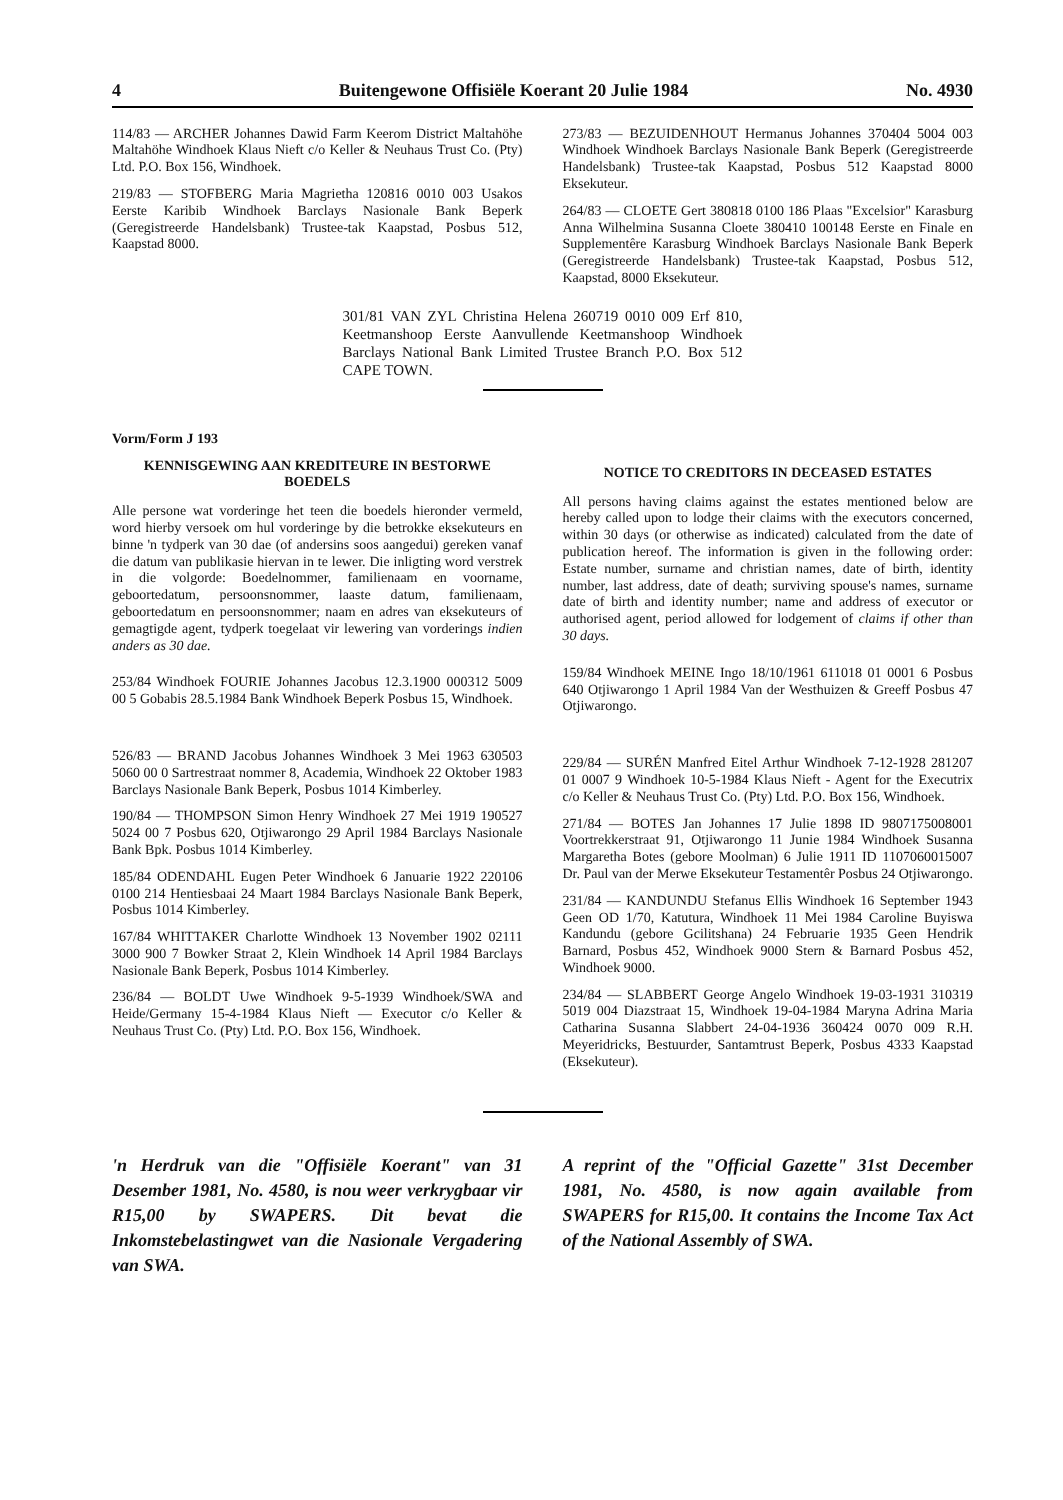4 Buitengewone Offisiële Koerant 20 Julie 1984 No. 4930
114/83 — ARCHER Johannes Dawid Farm Keerom District Maltahöhe Maltahöhe Windhoek Klaus Nieft c/o Keller & Neuhaus Trust Co. (Pty) Ltd. P.O. Box 156, Windhoek.
219/83 — STOFBERG Maria Magrietha 120816 0010 003 Usakos Eerste Karibib Windhoek Barclays Nasionale Bank Beperk (Geregistreerde Handelsbank) Trustee-tak Kaapstad, Posbus 512, Kaapstad 8000.
273/83 — BEZUIDENHOUT Hermanus Johannes 370404 5004 003 Windhoek Windhoek Barclays Nasionale Bank Beperk (Geregistreerde Handelsbank) Trustee-tak Kaapstad, Posbus 512 Kaapstad 8000 Eksekuteur.
264/83 — CLOETE Gert 380818 0100 186 Plaas "Excelsior" Karasburg Anna Wilhelmina Susanna Cloete 380410 100148 Eerste en Finale en Supplementêre Karasburg Windhoek Barclays Nasionale Bank Beperk (Geregistreerde Handelsbank) Trustee-tak Kaapstad, Posbus 512, Kaapstad, 8000 Eksekuteur.
301/81 VAN ZYL Christina Helena 260719 0010 009 Erf 810, Keetmanshoop Eerste Aanvullende Keetmanshoop Windhoek Barclays National Bank Limited Trustee Branch P.O. Box 512 CAPE TOWN.
Vorm/Form J 193
KENNISGEWING AAN KREDITEURE IN BESTORWE BOEDELS
Alle persone wat vorderinge het teen die boedels hieronder vermeld, word hierby versoek om hul vorderinge by die betrokke eksekuteurs en binne 'n tydperk van 30 dae (of andersins soos aangedui) gereken vanaf die datum van publikasie hiervan in te lewer. Die inligting word verstrek in die volgorde: Boedelnommer, familienaam en voorname, geboortedatum, persoonsnommer, laaste datum, familienaam, geboortedatum en persoonsnommer; naam en adres van eksekuteurs of gemagtigde agent, tydperk toegelaat vir lewering van vorderings indien anders as 30 dae.
253/84 Windhoek FOURIE Johannes Jacobus 12.3.1900 000312 5009 00 5 Gobabis 28.5.1984 Bank Windhoek Beperk Posbus 15, Windhoek.
526/83 — BRAND Jacobus Johannes Windhoek 3 Mei 1963 630503 5060 00 0 Sartrestraat nommer 8, Academia, Windhoek 22 Oktober 1983 Barclays Nasionale Bank Beperk, Posbus 1014 Kimberley.
190/84 — THOMPSON Simon Henry Windhoek 27 Mei 1919 190527 5024 00 7 Posbus 620, Otjiwarongo 29 April 1984 Barclays Nasionale Bank Bpk. Posbus 1014 Kimberley.
185/84 ODENDAHL Eugen Peter Windhoek 6 Januarie 1922 220106 0100 214 Hentiesbaai 24 Maart 1984 Barclays Nasionale Bank Beperk, Posbus 1014 Kimberley.
167/84 WHITTAKER Charlotte Windhoek 13 November 1902 02111 3000 900 7 Bowker Straat 2, Klein Windhoek 14 April 1984 Barclays Nasionale Bank Beperk, Posbus 1014 Kimberley.
236/84 — BOLDT Uwe Windhoek 9-5-1939 Windhoek/SWA and Heide/Germany 15-4-1984 Klaus Nieft — Executor c/o Keller & Neuhaus Trust Co. (Pty) Ltd. P.O. Box 156, Windhoek.
NOTICE TO CREDITORS IN DECEASED ESTATES
All persons having claims against the estates mentioned below are hereby called upon to lodge their claims with the executors concerned, within 30 days (or otherwise as indicated) calculated from the date of publication hereof. The information is given in the following order: Estate number, surname and christian names, date of birth, identity number, last address, date of death; surviving spouse's names, surname date of birth and identity number; name and address of executor or authorised agent, period allowed for lodgement of claims if other than 30 days.
159/84 Windhoek MEINE Ingo 18/10/1961 611018 01 0001 6 Posbus 640 Otjiwarongo 1 April 1984 Van der Westhuizen & Greeff Posbus 47 Otjiwarongo.
229/84 — SURÉN Manfred Eitel Arthur Windhoek 7-12-1928 281207 01 0007 9 Windhoek 10-5-1984 Klaus Nieft - Agent for the Executrix c/o Keller & Neuhaus Trust Co. (Pty) Ltd. P.O. Box 156, Windhoek.
271/84 — BOTES Jan Johannes 17 Julie 1898 ID 9807175008001 Voortrekkerstraat 91, Otjiwarongo 11 Junie 1984 Windhoek Susanna Margaretha Botes (gebore Moolman) 6 Julie 1911 ID 1107060015007 Dr. Paul van der Merwe Eksekuteur Testamentêr Posbus 24 Otjiwarongo.
231/84 — KANDUNDU Stefanus Ellis Windhoek 16 September 1943 Geen OD 1/70, Katutura, Windhoek 11 Mei 1984 Caroline Buyiswa Kandundu (gebore Gcilitshana) 24 Februarie 1935 Geen Hendrik Barnard, Posbus 452, Windhoek 9000 Stern & Barnard Posbus 452, Windhoek 9000.
234/84 — SLABBERT George Angelo Windhoek 19-03-1931 310319 5019 004 Diazstraat 15, Windhoek 19-04-1984 Maryna Adrina Maria Catharina Susanna Slabbert 24-04-1936 360424 0070 009 R.H. Meyeridricks, Bestuurder, Santamtrust Beperk, Posbus 4333 Kaapstad (Eksekuteur).
'n Herdruk van die "Offisiële Koerant" van 31 Desember 1981, No. 4580, is nou weer verkrygbaar vir R15,00 by SWAPERS. Dit bevat die Inkomstebelastingwet van die Nasionale Vergadering van SWA.
A reprint of the "Official Gazette" 31st December 1981, No. 4580, is now again available from SWAPERS for R15,00. It contains the Income Tax Act of the National Assembly of SWA.